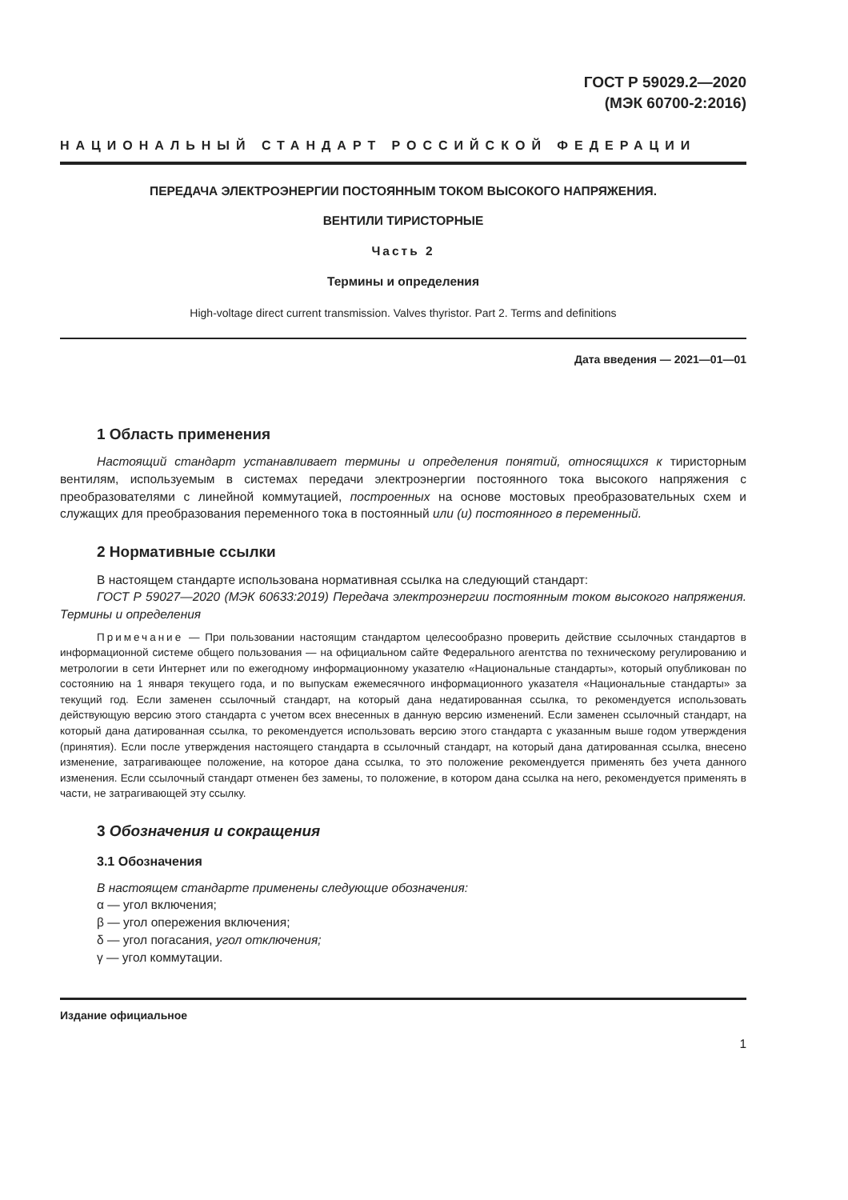ГОСТ Р 59029.2—2020
(МЭК 60700-2:2016)
НАЦИОНАЛЬНЫЙ СТАНДАРТ РОССИЙСКОЙ ФЕДЕРАЦИИ
ПЕРЕДАЧА ЭЛЕКТРОЭНЕРГИИ ПОСТОЯННЫМ ТОКОМ ВЫСОКОГО НАПРЯЖЕНИЯ.
ВЕНТИЛИ ТИРИСТОРНЫЕ
Часть 2
Термины и определения
High-voltage direct current transmission. Valves thyristor. Part 2. Terms and definitions
Дата введения — 2021—01—01
1 Область применения
Настоящий стандарт устанавливает термины и определения понятий, относящихся к тиристорным вентилям, используемым в системах передачи электроэнергии постоянного тока высокого напряжения с преобразователями с линейной коммутацией, построенных на основе мостовых преобразовательных схем и служащих для преобразования переменного тока в постоянный или (и) постоянного в переменный.
2 Нормативные ссылки
В настоящем стандарте использована нормативная ссылка на следующий стандарт:
ГОСТ Р 59027—2020 (МЭК 60633:2019) Передача электроэнергии постоянным током высокого напряжения. Термины и определения
Примечание — При пользовании настоящим стандартом целесообразно проверить действие ссылочных стандартов в информационной системе общего пользования — на официальном сайте Федерального агентства по техническому регулированию и метрологии в сети Интернет или по ежегодному информационному указателю «Национальные стандарты», который опубликован по состоянию на 1 января текущего года, и по выпускам ежемесячного информационного указателя «Национальные стандарты» за текущий год. Если заменен ссылочный стандарт, на который дана недатированная ссылка, то рекомендуется использовать действующую версию этого стандарта с учетом всех внесенных в данную версию изменений. Если заменен ссылочный стандарт, на который дана датированная ссылка, то рекомендуется использовать версию этого стандарта с указанным выше годом утверждения (принятия). Если после утверждения настоящего стандарта в ссылочный стандарт, на который дана датированная ссылка, внесено изменение, затрагивающее положение, на которое дана ссылка, то это положение рекомендуется применять без учета данного изменения. Если ссылочный стандарт отменен без замены, то положение, в котором дана ссылка на него, рекомендуется применять в части, не затрагивающей эту ссылку.
3 Обозначения и сокращения
3.1 Обозначения
В настоящем стандарте применены следующие обозначения:
α — угол включения;
β — угол опережения включения;
δ — угол погасания, угол отключения;
γ — угол коммутации.
Издание официальное
1